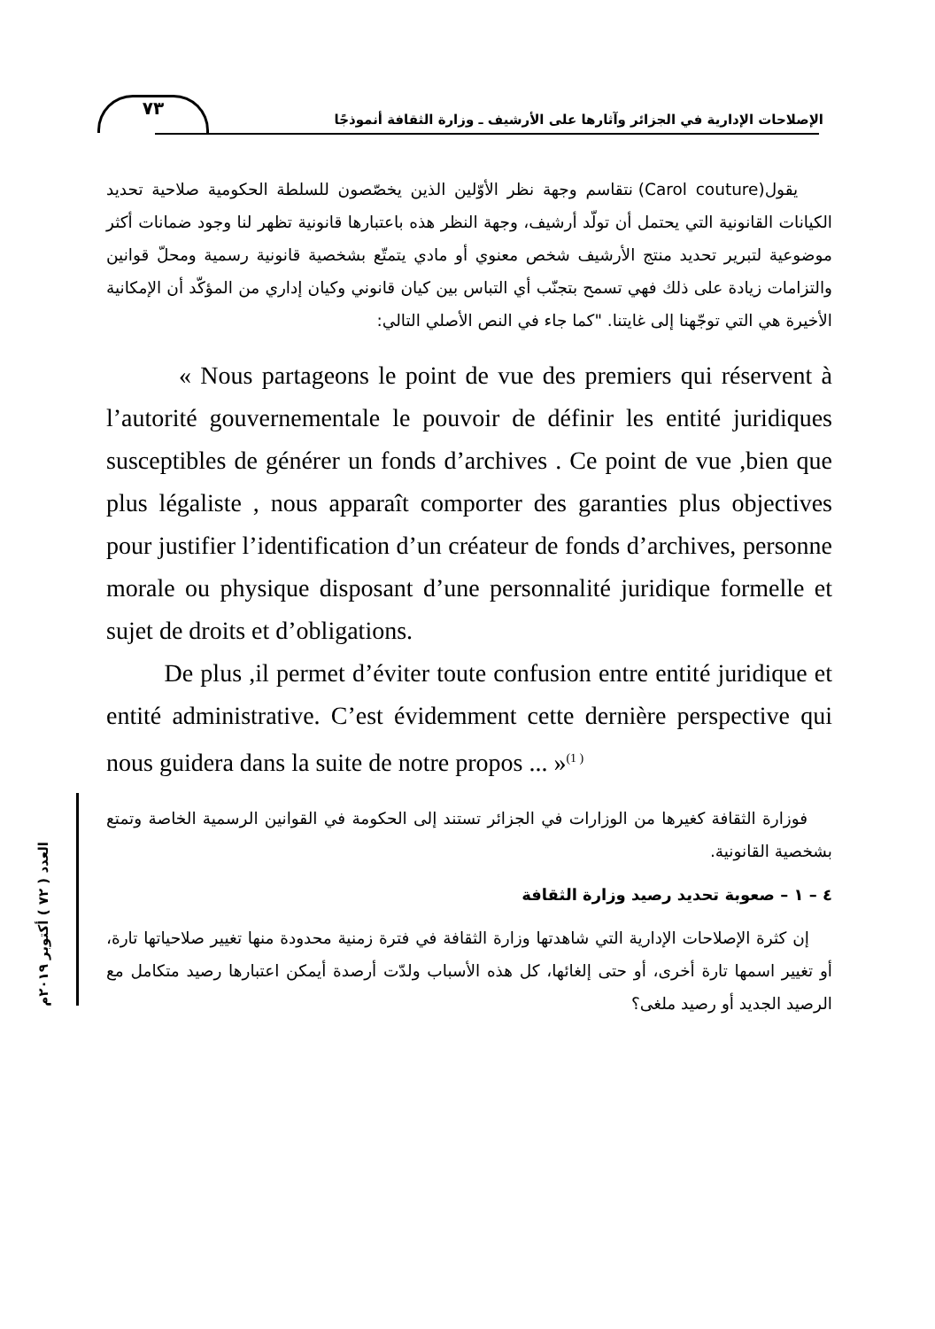٧٣
الإصلاحات الإدارية في الجزائر وآثارها على الأرشيف ـ وزارة الثقافة أنموذجًا
العدد ( ٧٢ ) أكتوبر ٢٠١٩م
يقول(Carol couture) نتقاسم وجهة نظر الأوّلين الذين يخصّصون للسلطة الحكومية صلاحية تحديد الكيانات القانونية التي يحتمل أن تولّد أرشيف، وجهة النظر هذه باعتبارها قانونية تظهر لنا وجود ضمانات أكثر موضوعية لتبرير تحديد منتج الأرشيف شخص معنوي أو مادي يتمتّع بشخصية قانونية رسمية ومحلّ قوانين والتزامات زيادة على ذلك فهي تسمح بتجنّب أي التباس بين كيان قانوني وكيان إداري من المؤكّد أن الإمكانية الأخيرة هي التي توجّهنا إلى غايتنا. "كما جاء في النص الأصلي التالي:
« Nous partageons le point de vue des premiers qui réservent à l’autorité gouvernementale le pouvoir de définir les entité juridiques susceptibles de générer un fonds d’archives . Ce point de vue ,bien que plus légaliste , nous apparaît comporter des garanties plus objectives pour justifier l’identification d’un créateur de fonds d’archives, personne morale ou physique disposant d’une personnalité juridique formelle et sujet de droits et d’obligations.
De plus ,il permet d’éviter toute confusion entre entité juridique et entité administrative. C’est évidemment cette dernière perspective qui nous guidera dans la suite de notre propos ... »<sup>(1 )</sup>
فوزارة الثقافة كغيرها من الوزارات في الجزائر تستند إلى الحكومة في القوانين الرسمية الخاصة وتمتع بشخصية القانونية.
٤ – ١ – صعوبة تحديد رصيد وزارة الثقافة
إن كثرة الإصلاحات الإدارية التي شاهدتها وزارة الثقافة في فترة زمنية محدودة منها تغيير صلاحياتها تارة، أو تغيير اسمها تارة أخرى، أو حتى إلغائها، كل هذه الأسباب ولدّت أرصدة أيمكن اعتبارها رصيد متكامل مع الرصيد الجديد أو رصيد ملغى؟